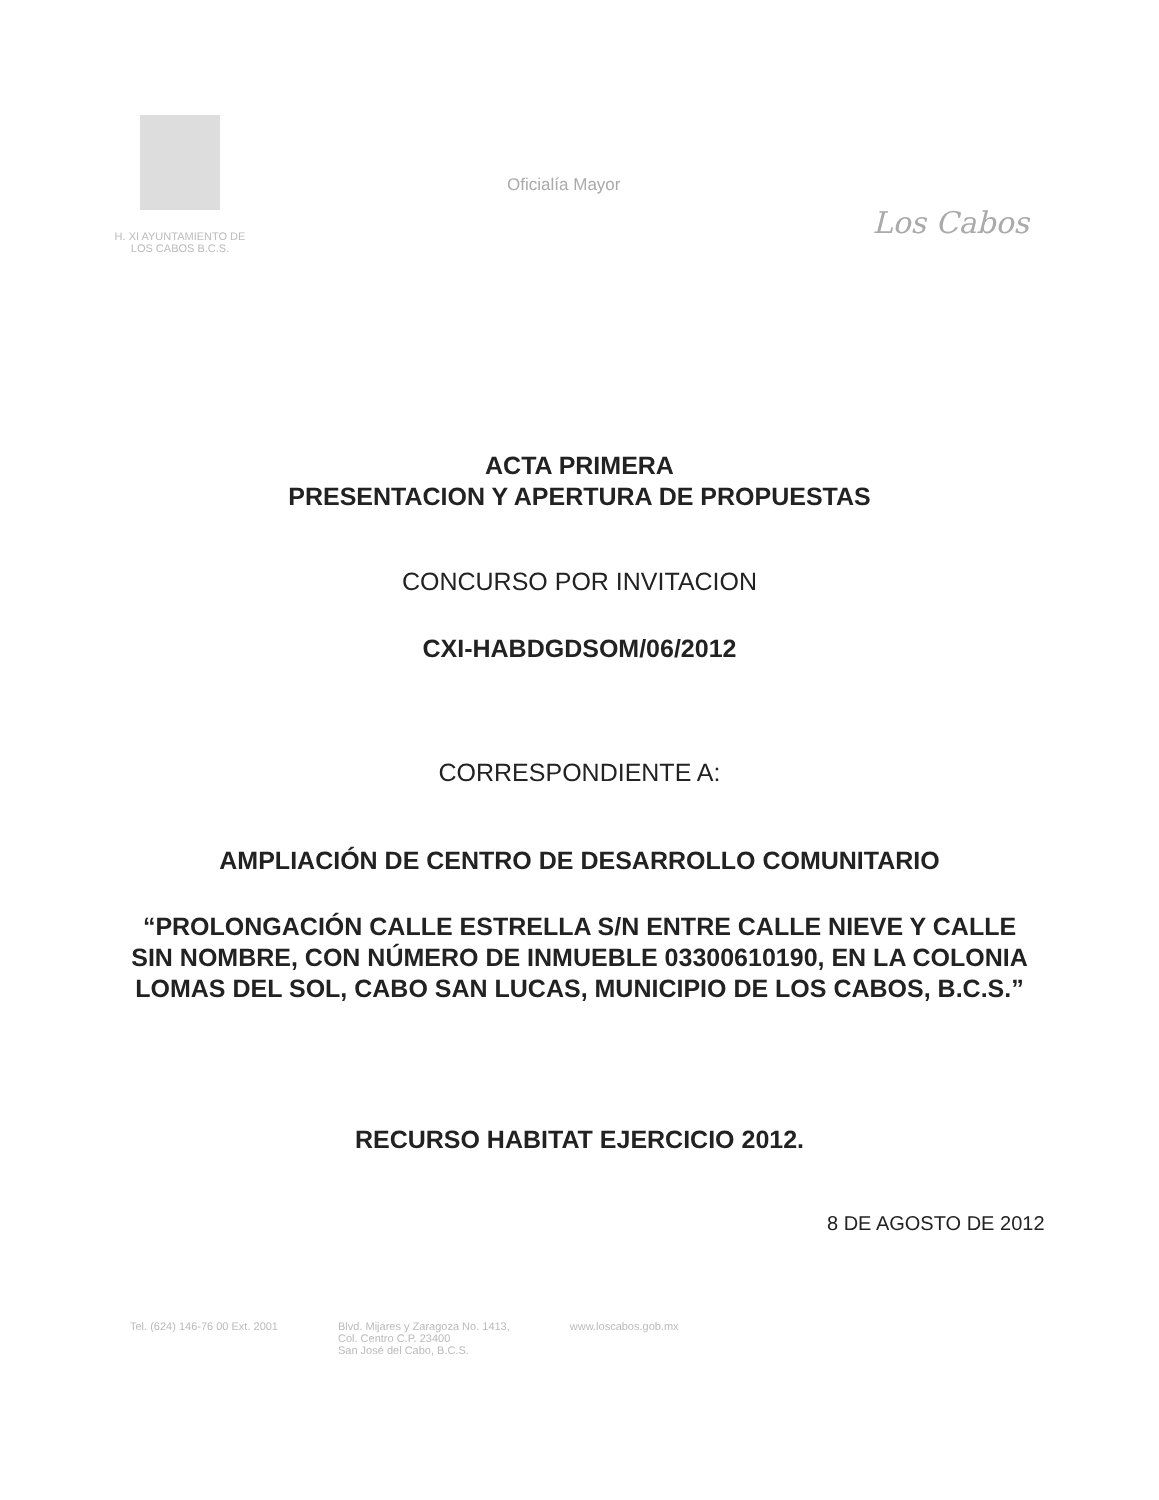H. XI AYUNTAMIENTO DE
LOS CABOS B.C.S.
Oficialía Mayor
Los Cabos
ACTA PRIMERA
PRESENTACION Y APERTURA DE PROPUESTAS
CONCURSO POR INVITACION
CXI-HABDGDSOM/06/2012
CORRESPONDIENTE A:
AMPLIACIÓN DE CENTRO DE DESARROLLO COMUNITARIO
“PROLONGACIÓN CALLE ESTRELLA S/N ENTRE CALLE NIEVE Y CALLE SIN NOMBRE, CON NÚMERO DE INMUEBLE 03300610190, EN LA COLONIA LOMAS DEL SOL, CABO SAN LUCAS, MUNICIPIO DE LOS CABOS, B.C.S.”
RECURSO HABITAT EJERCICIO 2012.
8 DE AGOSTO DE 2012
Tel. (624) 146-76 00 Ext. 2001 Blvd. Mijares y Zaragoza No. 1413,
Col. Centro C.P. 23400
San José del Cabo, B.C.S. www.loscabos.gob.mx